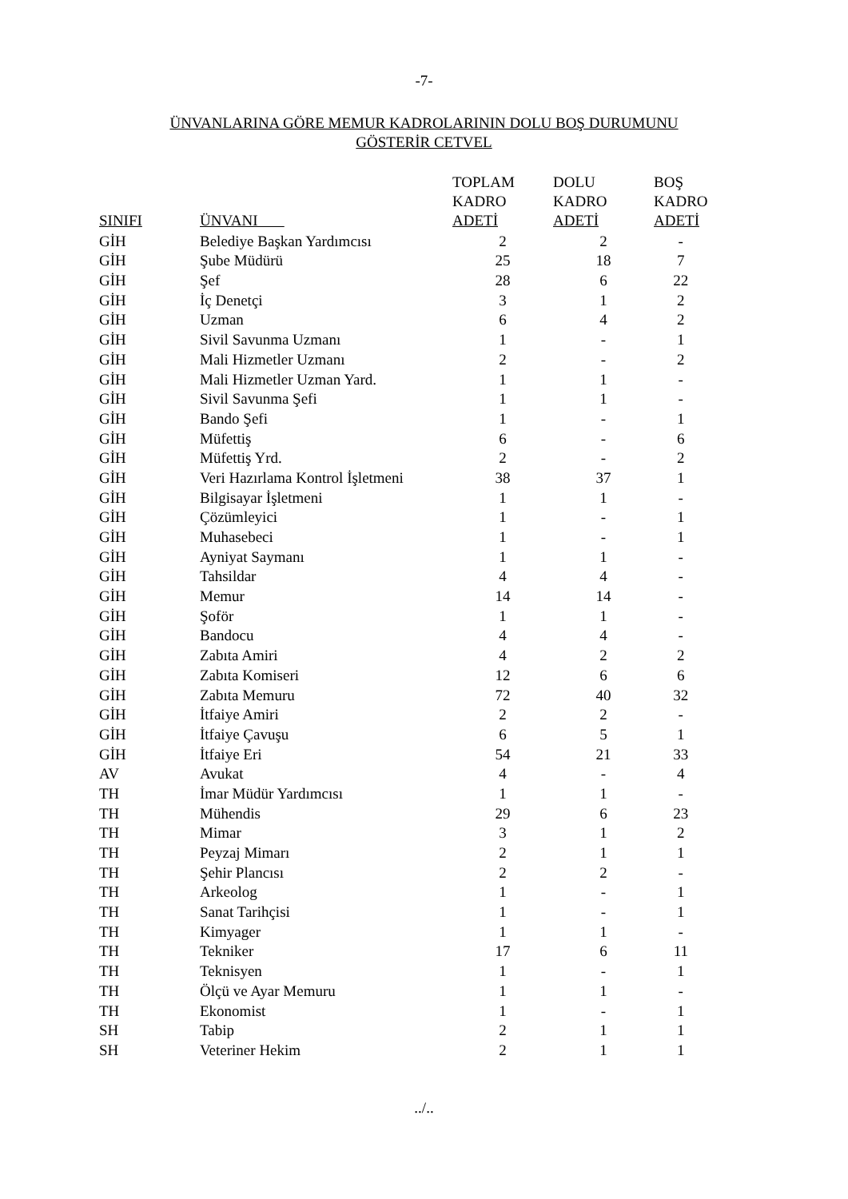-7-
ÜNVANLARINA GÖRE MEMUR KADROLARININ DOLU BOŞ DURUMUNU
GÖSTERİR CETVEL
| SINIFI | ÜNVANI | TOPLAM KADRO ADETİ | DOLU KADRO ADETİ | BOŞ KADRO ADETİ |
| --- | --- | --- | --- | --- |
| GİH | Belediye Başkan Yardımcısı | 2 | 2 | - |
| GİH | Şube Müdürü | 25 | 18 | 7 |
| GİH | Şef | 28 | 6 | 22 |
| GİH | İç Denetçi | 3 | 1 | 2 |
| GİH | Uzman | 6 | 4 | 2 |
| GİH | Sivil Savunma Uzmanı | 1 | - | 1 |
| GİH | Mali Hizmetler Uzmanı | 2 | - | 2 |
| GİH | Mali Hizmetler Uzman Yard. | 1 | 1 | - |
| GİH | Sivil Savunma Şefi | 1 | 1 | - |
| GİH | Bando Şefi | 1 | - | 1 |
| GİH | Müfettiş | 6 | - | 6 |
| GİH | Müfettiş Yrd. | 2 | - | 2 |
| GİH | Veri Hazırlama Kontrol İşletmeni | 38 | 37 | 1 |
| GİH | Bilgisayar İşletmeni | 1 | 1 | - |
| GİH | Çözümleyici | 1 | - | 1 |
| GİH | Muhasebeci | 1 | - | 1 |
| GİH | Ayniyat Saymanı | 1 | 1 | - |
| GİH | Tahsildar | 4 | 4 | - |
| GİH | Memur | 14 | 14 | - |
| GİH | Şoför | 1 | 1 | - |
| GİH | Bandocu | 4 | 4 | - |
| GİH | Zabıta Amiri | 4 | 2 | 2 |
| GİH | Zabıta Komiseri | 12 | 6 | 6 |
| GİH | Zabıta Memuru | 72 | 40 | 32 |
| GİH | İtfaiye Amiri | 2 | 2 | - |
| GİH | İtfaiye Çavuşu | 6 | 5 | 1 |
| GİH | İtfaiye Eri | 54 | 21 | 33 |
| AV | Avukat | 4 | - | 4 |
| TH | İmar Müdür Yardımcısı | 1 | 1 | - |
| TH | Mühendis | 29 | 6 | 23 |
| TH | Mimar | 3 | 1 | 2 |
| TH | Peyzaj Mimarı | 2 | 1 | 1 |
| TH | Şehir Plancısı | 2 | 2 | - |
| TH | Arkeolog | 1 | - | 1 |
| TH | Sanat Tarihçisi | 1 | - | 1 |
| TH | Kimyager | 1 | 1 | - |
| TH | Tekniker | 17 | 6 | 11 |
| TH | Teknisyen | 1 | - | 1 |
| TH | Ölçü ve Ayar Memuru | 1 | 1 | - |
| TH | Ekonomist | 1 | - | 1 |
| SH | Tabip | 2 | 1 | 1 |
| SH | Veteriner Hekim | 2 | 1 | 1 |
../..